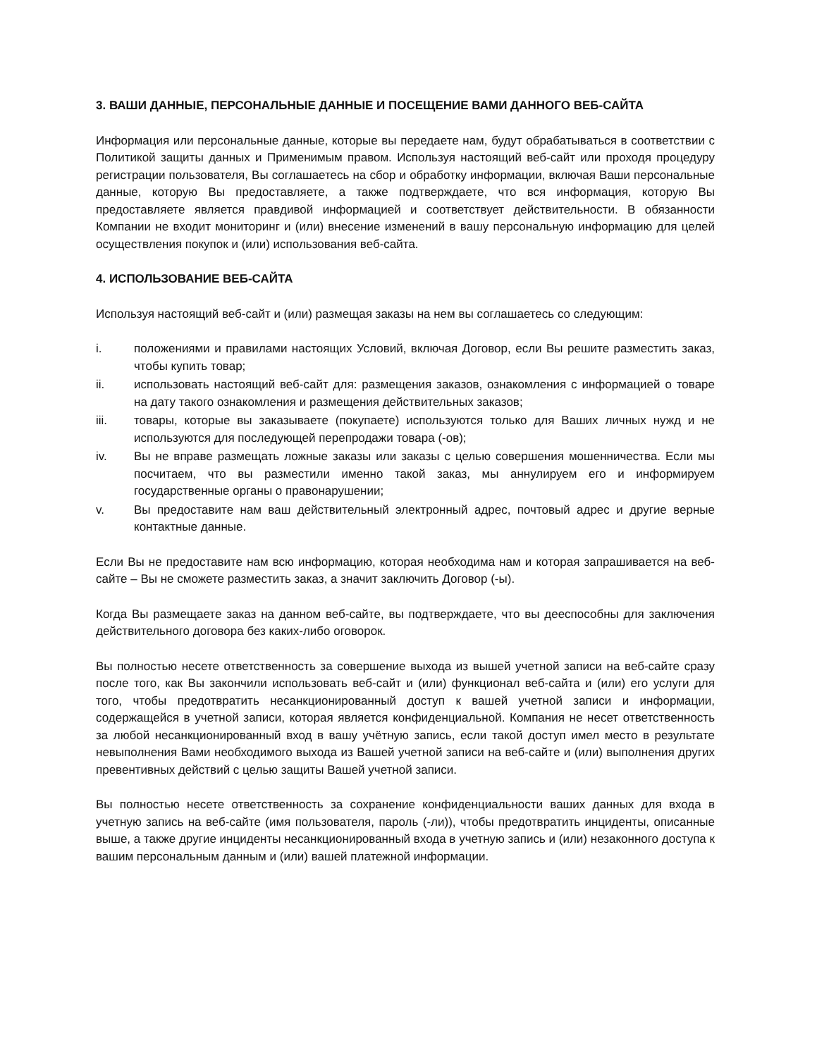3. ВАШИ ДАННЫЕ, ПЕРСОНАЛЬНЫЕ ДАННЫЕ И ПОСЕЩЕНИЕ ВАМИ ДАННОГО ВЕБ-САЙТА
Информация или персональные данные, которые вы передаете нам, будут обрабатываться в соответствии с Политикой защиты данных и Применимым правом. Используя настоящий веб-сайт или проходя процедуру регистрации пользователя, Вы соглашаетесь на сбор и обработку информации, включая Ваши персональные данные, которую Вы предоставляете, а также подтверждаете, что вся информация, которую Вы предоставляете является правдивой информацией и соответствует действительности. В обязанности Компании не входит мониторинг и (или) внесение изменений в вашу персональную информацию для целей осуществления покупок и (или) использования веб-сайта.
4. ИСПОЛЬЗОВАНИЕ ВЕБ-САЙТА
Используя настоящий веб-сайт и (или) размещая заказы на нем вы соглашаетесь со следующим:
i. положениями и правилами настоящих Условий, включая Договор, если Вы решите разместить заказ, чтобы купить товар;
ii. использовать настоящий веб-сайт для: размещения заказов, ознакомления с информацией о товаре на дату такого ознакомления и размещения действительных заказов;
iii. товары, которые вы заказываете (покупаете) используются только для Ваших личных нужд и не используются для последующей перепродажи товара (-ов);
iv. Вы не вправе размещать ложные заказы или заказы с целью совершения мошенничества. Если мы посчитаем, что вы разместили именно такой заказ, мы аннулируем его и информируем государственные органы о правонарушении;
v. Вы предоставите нам ваш действительный электронный адрес, почтовый адрес и другие верные контактные данные.
Если Вы не предоставите нам всю информацию, которая необходима нам и которая запрашивается на веб-сайте – Вы не сможете разместить заказ, а значит заключить Договор (-ы).
Когда Вы размещаете заказ на данном веб-сайте, вы подтверждаете, что вы дееспособны для заключения действительного договора без каких-либо оговорок.
Вы полностью несете ответственность за совершение выхода из вышей учетной записи на веб-сайте сразу после того, как Вы закончили использовать веб-сайт и (или) функционал веб-сайта и (или) его услуги для того, чтобы предотвратить несанкционированный доступ к вашей учетной записи и информации, содержащейся в учетной записи, которая является конфиденциальной. Компания не несет ответственность за любой несанкционированный вход в вашу учётную запись, если такой доступ имел место в результате невыполнения Вами необходимого выхода из Вашей учетной записи на веб-сайте и (или) выполнения других превентивных действий с целью защиты Вашей учетной записи.
Вы полностью несете ответственность за сохранение конфиденциальности ваших данных для входа в учетную запись на веб-сайте (имя пользователя, пароль (-ли)), чтобы предотвратить инциденты, описанные выше, а также другие инциденты несанкционированный входа в учетную запись и (или) незаконного доступа к вашим персональным данным и (или) вашей платежной информации.